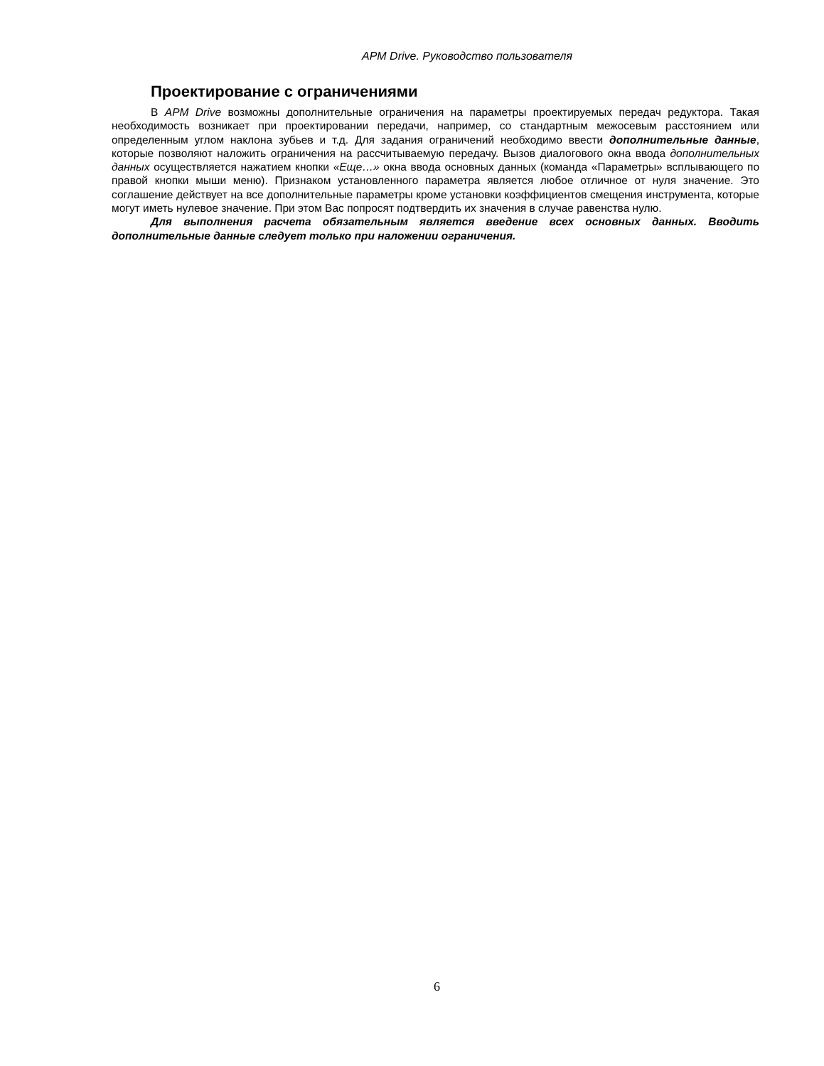APM Drive. Руководство пользователя
Проектирование с ограничениями
В APM Drive возможны дополнительные ограничения на параметры проектируемых передач редуктора. Такая необходимость возникает при проектировании передачи, например, со стандартным межосевым расстоянием или определенным углом наклона зубьев и т.д. Для задания ограничений необходимо ввести дополнительные данные, которые позволяют наложить ограничения на рассчитываемую передачу. Вызов диалогового окна ввода дополнительных данных осуществляется нажатием кнопки «Еще…» окна ввода основных данных (команда «Параметры» всплывающего по правой кнопки мыши меню). Признаком установленного параметра является любое отличное от нуля значение. Это соглашение действует на все дополнительные параметры кроме установки коэффициентов смещения инструмента, которые могут иметь нулевое значение. При этом Вас попросят подтвердить их значения в случае равенства нулю.
Для выполнения расчета обязательным является введение всех основных данных. Вводить дополнительные данные следует только при наложении ограничения.
6